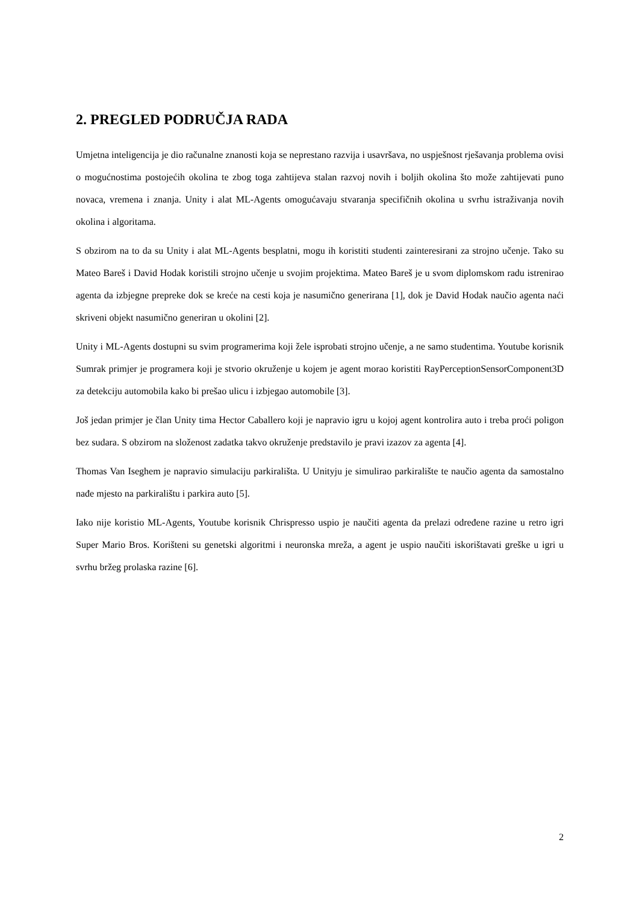2. PREGLED PODRUČJA RADA
Umjetna inteligencija je dio računalne znanosti koja se neprestano razvija i usavršava, no uspješnost rješavanja problema ovisi o mogućnostima postojećih okolina te zbog toga zahtijeva stalan razvoj novih i boljih okolina što može zahtijevati puno novaca, vremena i znanja. Unity i alat ML-Agents omogućavaju stvaranja specifičnih okolina u svrhu istraživanja novih okolina i algoritama.
S obzirom na to da su Unity i alat ML-Agents besplatni, mogu ih koristiti studenti zainteresirani za strojno učenje. Tako su Mateo Bareš i David Hodak koristili strojno učenje u svojim projektima. Mateo Bareš je u svom diplomskom radu istrenirao agenta da izbjegne prepreke dok se kreće na cesti koja je nasumično generirana [1], dok je David Hodak naučio agenta naći skriveni objekt nasumično generiran u okolini [2].
Unity i ML-Agents dostupni su svim programerima koji žele isprobati strojno učenje, a ne samo studentima. Youtube korisnik Sumrak primjer je programera koji je stvorio okruženje u kojem je agent morao koristiti RayPerceptionSensorComponent3D za detekciju automobila kako bi prešao ulicu i izbjegao automobile [3].
Još jedan primjer je član Unity tima Hector Caballero koji je napravio igru u kojoj agent kontrolira auto i treba proći poligon bez sudara. S obzirom na složenost zadatka takvo okruženje predstavilo je pravi izazov za agenta [4].
Thomas Van Iseghem je napravio simulaciju parkirališta. U Unityju je simulirao parkiralište te naučio agenta da samostalno nađe mjesto na parkiralištu i parkira auto [5].
Iako nije koristio ML-Agents, Youtube korisnik Chrispresso uspio je naučiti agenta da prelazi određene razine u retro igri Super Mario Bros. Korišteni su genetski algoritmi i neuronska mreža, a agent je uspio naučiti iskorištavati greške u igri u svrhu bržeg prolaska razine [6].
2